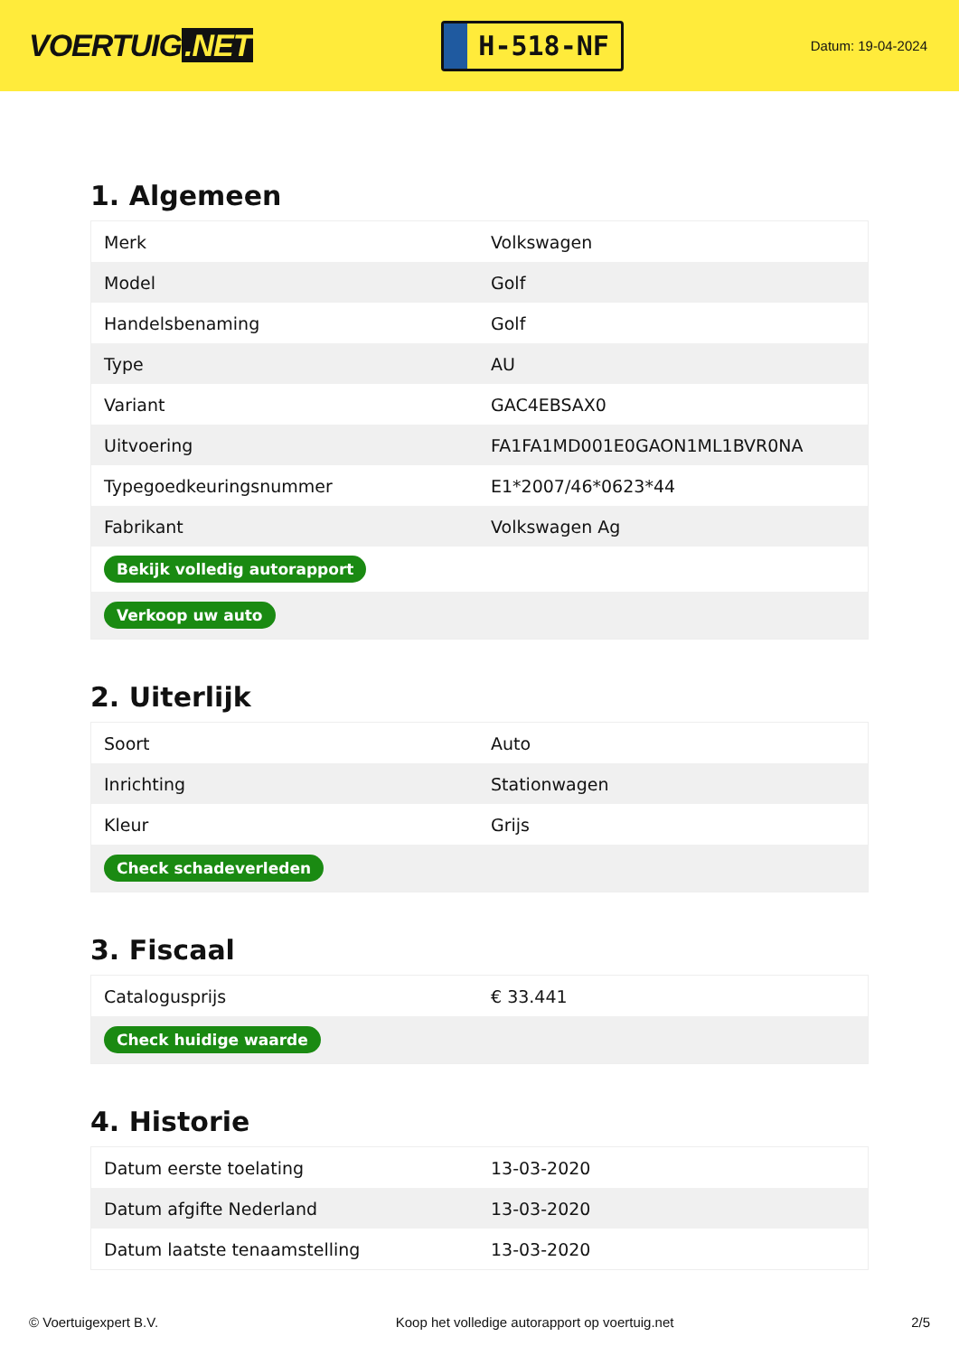VOERTUIG.NET
H-518-NF
Datum: 19-04-2024
1. Algemeen
| Merk | Volkswagen |
| Model | Golf |
| Handelsbenaming | Golf |
| Type | AU |
| Variant | GAC4EBSAX0 |
| Uitvoering | FA1FA1MD001E0GAON1ML1BVR0NA |
| Typegoedkeuringsnummer | E1*2007/46*0623*44 |
| Fabrikant | Volkswagen Ag |
| Bekijk volledig autorapport | |
| Verkoop uw auto | |
2. Uiterlijk
| Soort | Auto |
| Inrichting | Stationwagen |
| Kleur | Grijs |
| Check schadeverleden | |
3. Fiscaal
| Catalogusprijs | € 33.441 |
| Check huidige waarde | |
4. Historie
| Datum eerste toelating | 13-03-2020 |
| Datum afgifte Nederland | 13-03-2020 |
| Datum laatste tenaamstelling | 13-03-2020 |
© Voertuigexpert B.V. Koop het volledige autorapport op voertuig.net 2/5